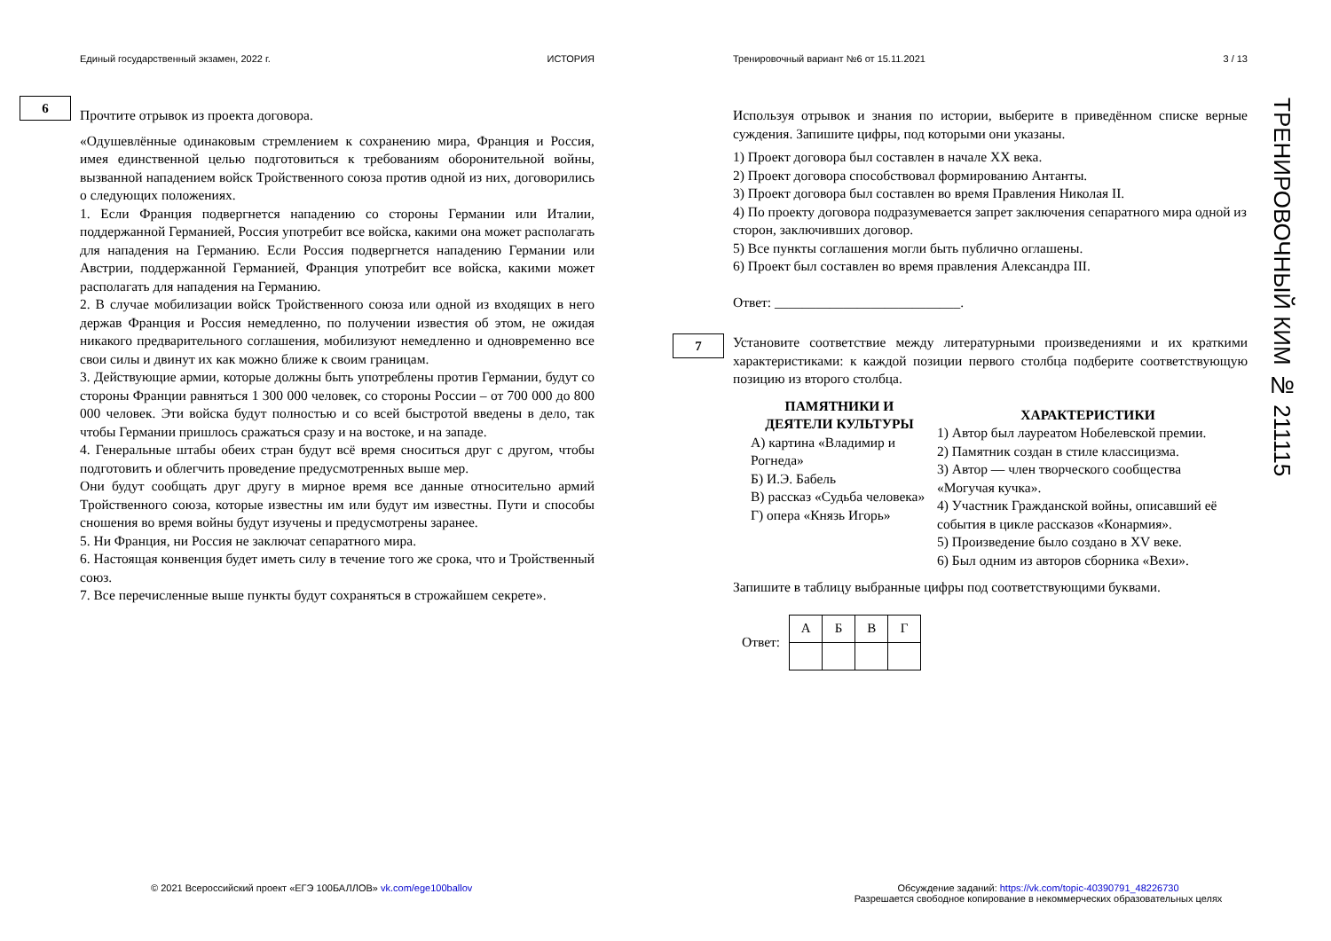Единый государственный экзамен, 2022 г. ИСТОРИЯ
6
Прочтите отрывок из проекта договора.
«Одушевлённые одинаковым стремлением к сохранению мира, Франция и Россия, имея единственной целью подготовиться к требованиям оборонительной войны, вызванной нападением войск Тройственного союза против одной из них, договорились о следующих положениях.
1. Если Франция подвергнется нападению со стороны Германии или Италии, поддержанной Германией, Россия употребит все войска, какими она может располагать для нападения на Германию. Если Россия подвергнется нападению Германии или Австрии, поддержанной Германией, Франция употребит все войска, какими может располагать для нападения на Германию.
2. В случае мобилизации войск Тройственного союза или одной из входящих в него держав Франция и Россия немедленно, по получении известия об этом, не ожидая никакого предварительного соглашения, мобилизуют немедленно и одновременно все свои силы и двинут их как можно ближе к своим границам.
3. Действующие армии, которые должны быть употреблены против Германии, будут со стороны Франции равняться 1 300 000 человек, со стороны России – от 700 000 до 800 000 человек. Эти войска будут полностью и со всей быстротой введены в дело, так чтобы Германии пришлось сражаться сразу и на востоке, и на западе.
4. Генеральные штабы обеих стран будут всё время сноситься друг с другом, чтобы подготовить и облегчить проведение предусмотренных выше мер.
Они будут сообщать друг другу в мирное время все данные относительно армий Тройственного союза, которые известны им или будут им известны. Пути и способы сношения во время войны будут изучены и предусмотрены заранее.
5. Ни Франция, ни Россия не заключат сепаратного мира.
6. Настоящая конвенция будет иметь силу в течение того же срока, что и Тройственный союз.
7. Все перечисленные выше пункты будут сохраняться в строжайшем секрете».
Тренировочный вариант №6 от 15.11.2021 3 / 13
Используя отрывок и знания по истории, выберите в приведённом списке верные суждения. Запишите цифры, под которыми они указаны.
1) Проект договора был составлен в начале XX века.
2) Проект договора способствовал формированию Антанты.
3) Проект договора был составлен во время Правления Николая II.
4) По проекту договора подразумевается запрет заключения сепаратного мира одной из сторон, заключивших договор.
5) Все пункты соглашения могли быть публично оглашены.
6) Проект был составлен во время правления Александра III.
Ответ: ___________________________.
7
Установите соответствие между литературными произведениями и их краткими характеристиками: к каждой позиции первого столбца подберите соответствующую позицию из второго столбца.
ПАМЯТНИКИ И ДЕЯТЕЛИ КУЛЬТУРЫ
А) картина «Владимир и Рогнеда»
Б) И.Э. Бабель
В) рассказ «Судьба человека»
Г) опера «Князь Игорь»
ХАРАКТЕРИСТИКИ
1) Автор был лауреатом Нобелевской премии.
2) Памятник создан в стиле классицизма.
3) Автор — член творческого сообщества «Могучая кучка».
4) Участник Гражданской войны, описавший её события в цикле рассказов «Конармия».
5) Произведение было создано в XV веке.
6) Был одним из авторов сборника «Вехи».
Запишите в таблицу выбранные цифры под соответствующими буквами.
Ответ:
| А | Б | В | Г |
| --- | --- | --- | --- |
ТРЕНИРОВОЧНЫЙ КИМ № 211115
© 2021 Всероссийский проект «ЕГЭ 100БАЛЛОВ» vk.com/ege100ballov
Обсуждение заданий: https://vk.com/topic-40390791_48226730
Разрешается свободное копирование в некоммерческих образовательных целях